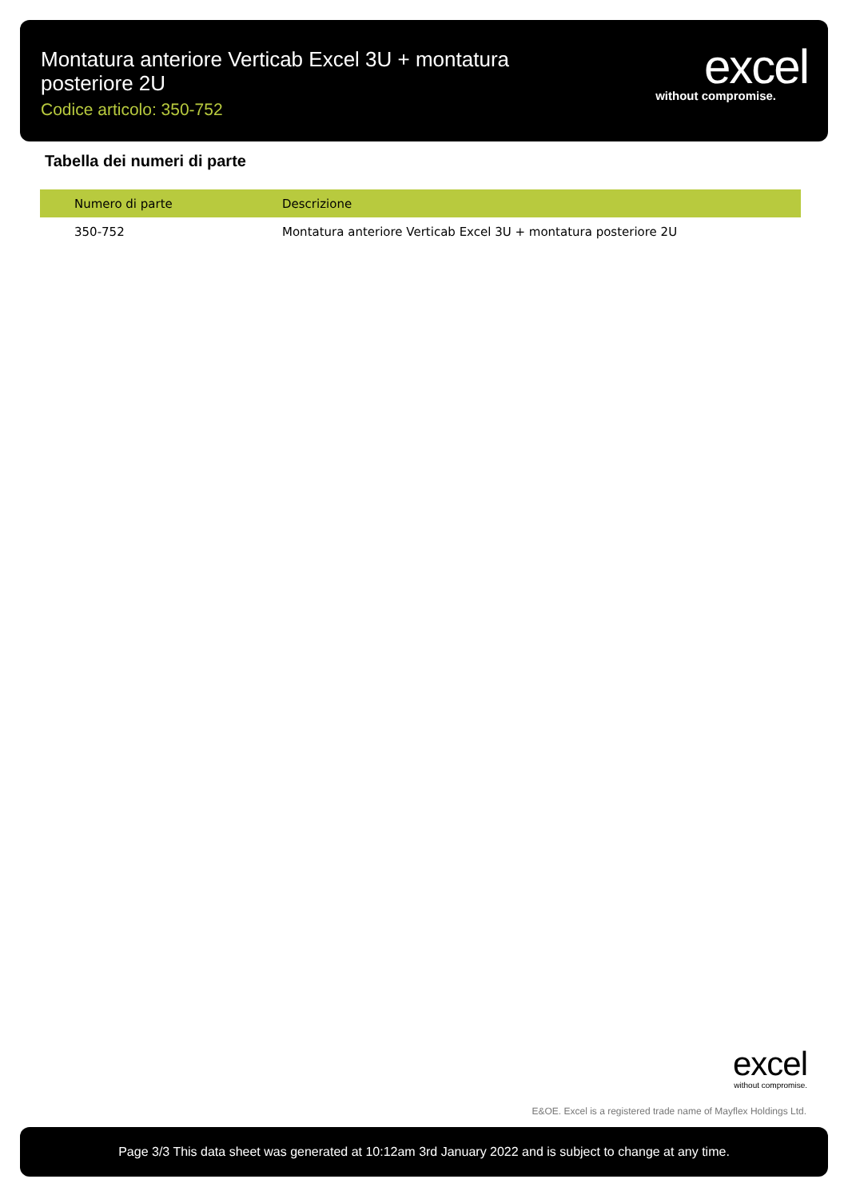Montatura anteriore Verticab Excel 3U + montatura posteriore 2U
Codice articolo: 350-752
excel
without compromise.
Tabella dei numeri di parte
| Numero di parte | Descrizione |
| --- | --- |
| 350-752 | Montatura anteriore Verticab Excel 3U + montatura posteriore 2U |
excel
without compromise.
E&OE. Excel is a registered trade name of Mayflex Holdings Ltd.
Page 3/3 This data sheet was generated at 10:12am 3rd January 2022 and is subject to change at any time.